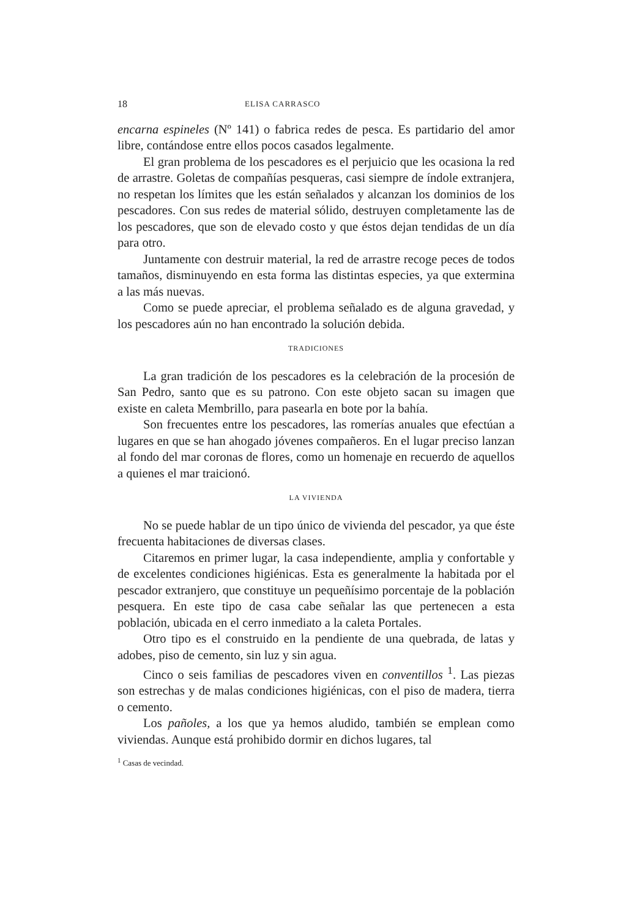18 ELISA CARRASCO
encarna espineles (Nº 141) o fabrica redes de pesca. Es partidario del amor libre, contándose entre ellos pocos casados legalmente.
El gran problema de los pescadores es el perjuicio que les ocasiona la red de arrastre. Goletas de compañías pesqueras, casi siempre de índole extranjera, no respetan los límites que les están señalados y alcanzan los dominios de los pescadores. Con sus redes de material sólido, destruyen completamente las de los pescadores, que son de elevado costo y que éstos dejan tendidas de un día para otro.
Juntamente con destruir material, la red de arrastre recoge peces de todos tamaños, disminuyendo en esta forma las distintas especies, ya que extermina a las más nuevas.
Como se puede apreciar, el problema señalado es de alguna gravedad, y los pescadores aún no han encontrado la solución debida.
TRADICIONES
La gran tradición de los pescadores es la celebración de la procesión de San Pedro, santo que es su patrono. Con este objeto sacan su imagen que existe en caleta Membrillo, para pasearla en bote por la bahía.
Son frecuentes entre los pescadores, las romerías anuales que efectúan a lugares en que se han ahogado jóvenes compañeros. En el lugar preciso lanzan al fondo del mar coronas de flores, como un homenaje en recuerdo de aquellos a quienes el mar traicionó.
LA VIVIENDA
No se puede hablar de un tipo único de vivienda del pescador, ya que éste frecuenta habitaciones de diversas clases.
Citaremos en primer lugar, la casa independiente, amplia y confortable y de excelentes condiciones higiénicas. Esta es generalmente la habitada por el pescador extranjero, que constituye un pequeñísimo porcentaje de la población pesquera. En este tipo de casa cabe señalar las que pertenecen a esta población, ubicada en el cerro inmediato a la caleta Portales.
Otro tipo es el construido en la pendiente de una quebrada, de latas y adobes, piso de cemento, sin luz y sin agua.
Cinco o seis familias de pescadores viven en conventillos <sup>1</sup>. Las piezas son estrechas y de malas condiciones higiénicas, con el piso de madera, tierra o cemento.
Los pañoles, a los que ya hemos aludido, también se emplean como viviendas. Aunque está prohibido dormir en dichos lugares, tal
<sup>1</sup> Casas de vecindad.